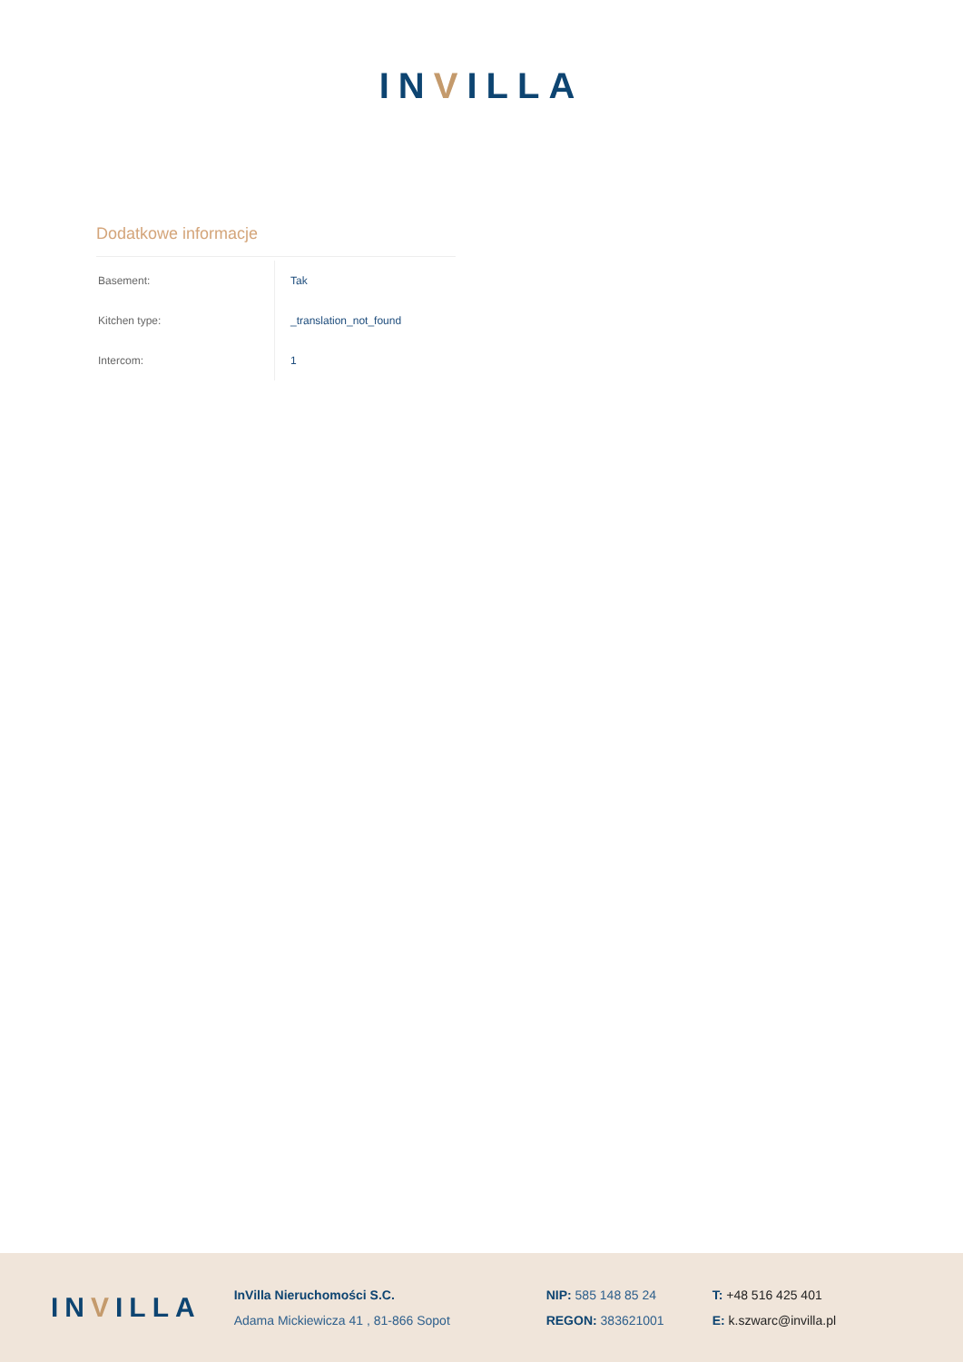INVILLA
Dodatkowe informacje
| Basement: | Tak |
| Kitchen type: | _translation_not_found |
| Intercom: | 1 |
INVILLA
InVilla Nieruchomości S.C.
Adama Mickiewicza 41 , 81-866 Sopot
NIP: 585 148 85 24
REGON: 383621001
T: +48 516 425 401
E: k.szwarc@invilla.pl